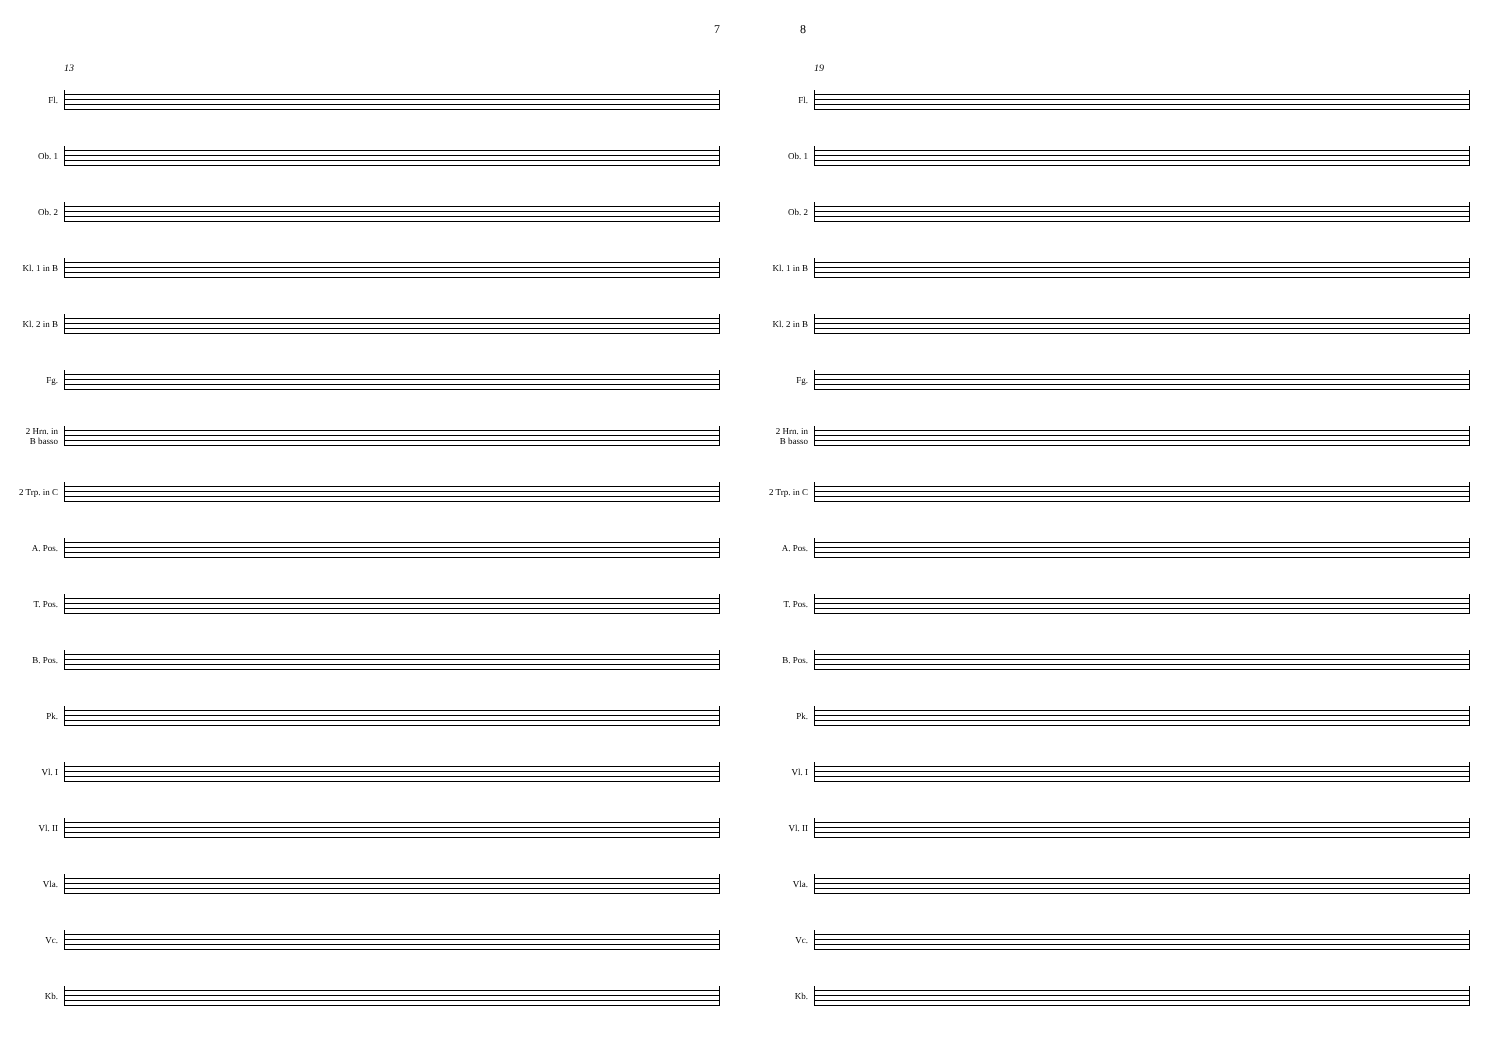7
13
Fl.
Ob. 1
Ob. 2
Kl. 1 in B
Kl. 2 in B
Fg.
2 Hrn. in B basso
2 Trp. in C
A. Pos.
T. Pos.
B. Pos.
Pk.
Vl. I
Vl. II
Vla.
Vc.
Kb.
8
19
Fl.
Ob. 1
Ob. 2
Kl. 1 in B
Kl. 2 in B
Fg.
2 Hrn. in B basso
2 Trp. in C
A. Pos.
T. Pos.
B. Pos.
Pk.
Vl. I
Vl. II
Vla.
Vc.
Kb.